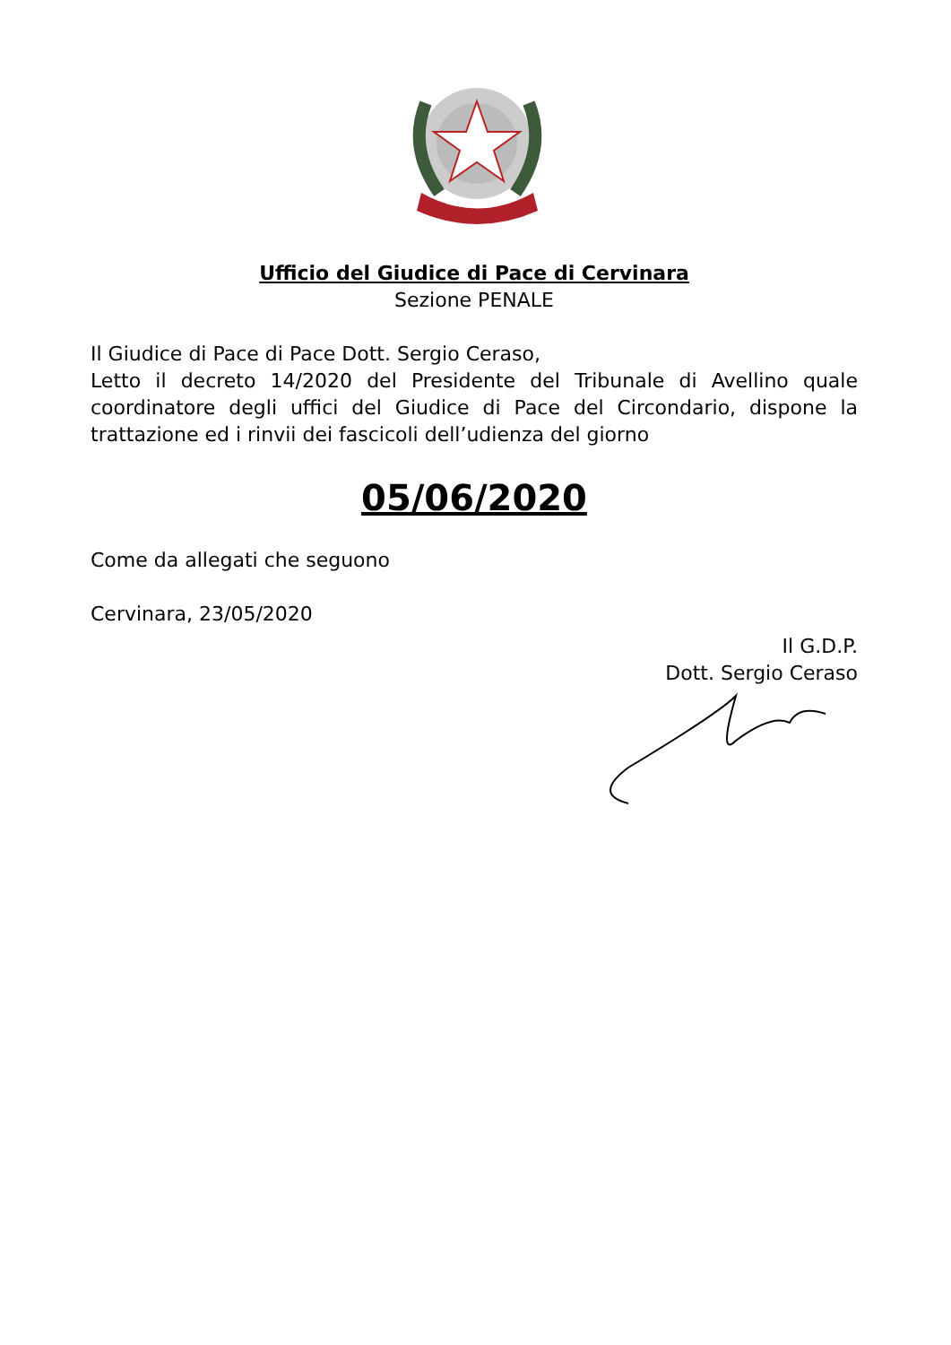Ufficio del Giudice di Pace di Cervinara
Sezione PENALE
Il Giudice di Pace di Pace Dott. Sergio Ceraso,
Letto il decreto 14/2020 del Presidente del Tribunale di Avellino quale coordinatore degli uffici del Giudice di Pace del Circondario, dispone la trattazione ed i rinvii dei fascicoli dell’udienza del giorno
05/06/2020
Come da allegati che seguono
Cervinara, 23/05/2020
Il G.D.P.
Dott. Sergio Ceraso